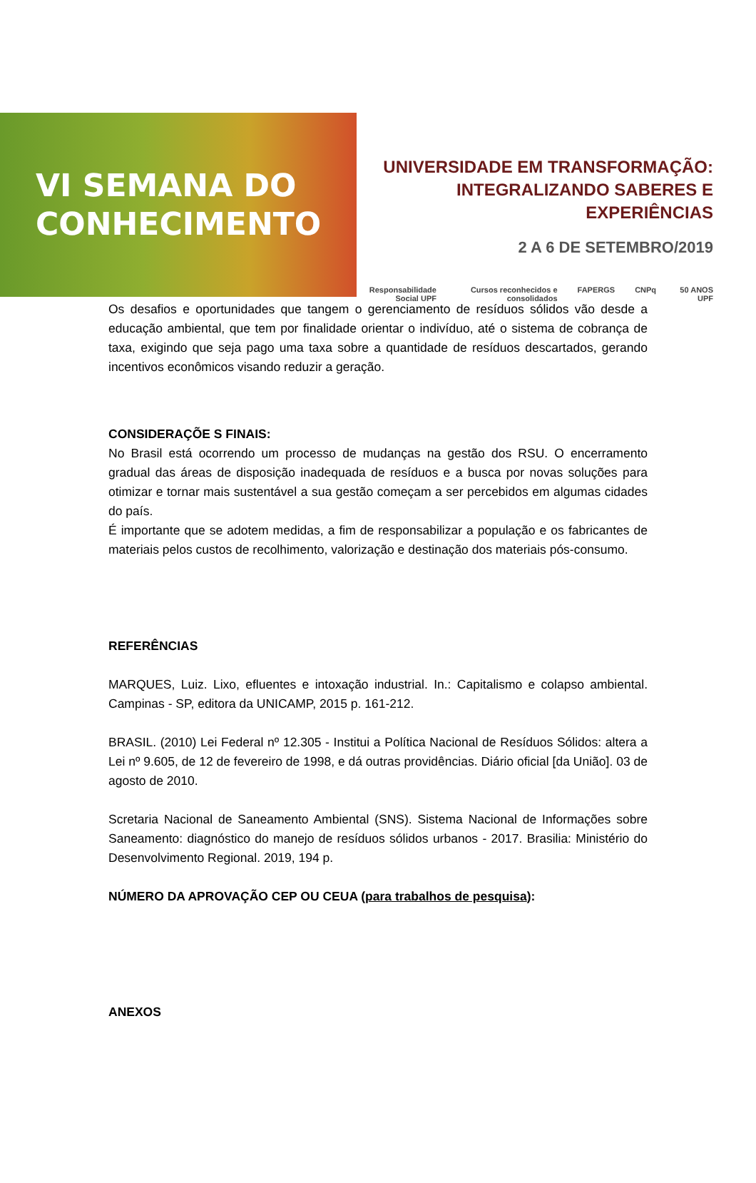VI SEMANA DO
CONHECIMENTO
UNIVERSIDADE EM TRANSFORMAÇÃO:
INTEGRALIZANDO SABERES E EXPERIÊNCIAS
2 A 6 DE SETEMBRO/2019
Responsabilidade Social UPF Cursos reconhecidos e consolidados FAPERGS CNPq 50 ANOS UPF
Os desafios e oportunidades que tangem o gerenciamento de resíduos sólidos vão desde a educação ambiental, que tem por finalidade orientar o indivíduo, até o sistema de cobrança de taxa, exigindo que seja pago uma taxa sobre a quantidade de resíduos descartados, gerando incentivos econômicos visando reduzir a geração.
CONSIDERAÇÕE S FINAIS:
No Brasil está ocorrendo um processo de mudanças na gestão dos RSU. O encerramento gradual das áreas de disposição inadequada de resíduos e a busca por novas soluções para otimizar e tornar mais sustentável a sua gestão começam a ser percebidos em algumas cidades do país.
É importante que se adotem medidas, a fim de responsabilizar a população e os fabricantes de materiais pelos custos de recolhimento, valorização e destinação dos materiais pós-consumo.
REFERÊNCIAS
MARQUES, Luiz. Lixo, efluentes e intoxação industrial. In.: Capitalismo e colapso ambiental. Campinas - SP, editora da UNICAMP, 2015 p. 161-212.
BRASIL. (2010) Lei Federal nº 12.305 - Institui a Política Nacional de Resíduos Sólidos: altera a Lei nº 9.605, de 12 de fevereiro de 1998, e dá outras providências. Diário oficial [da União]. 03 de agosto de 2010.
Scretaria Nacional de Saneamento Ambiental (SNS). Sistema Nacional de Informações sobre Saneamento: diagnóstico do manejo de resíduos sólidos urbanos - 2017. Brasilia: Ministério do Desenvolvimento Regional. 2019, 194 p.
NÚMERO DA APROVAÇÃO CEP OU CEUA (para trabalhos de pesquisa):
ANEXOS